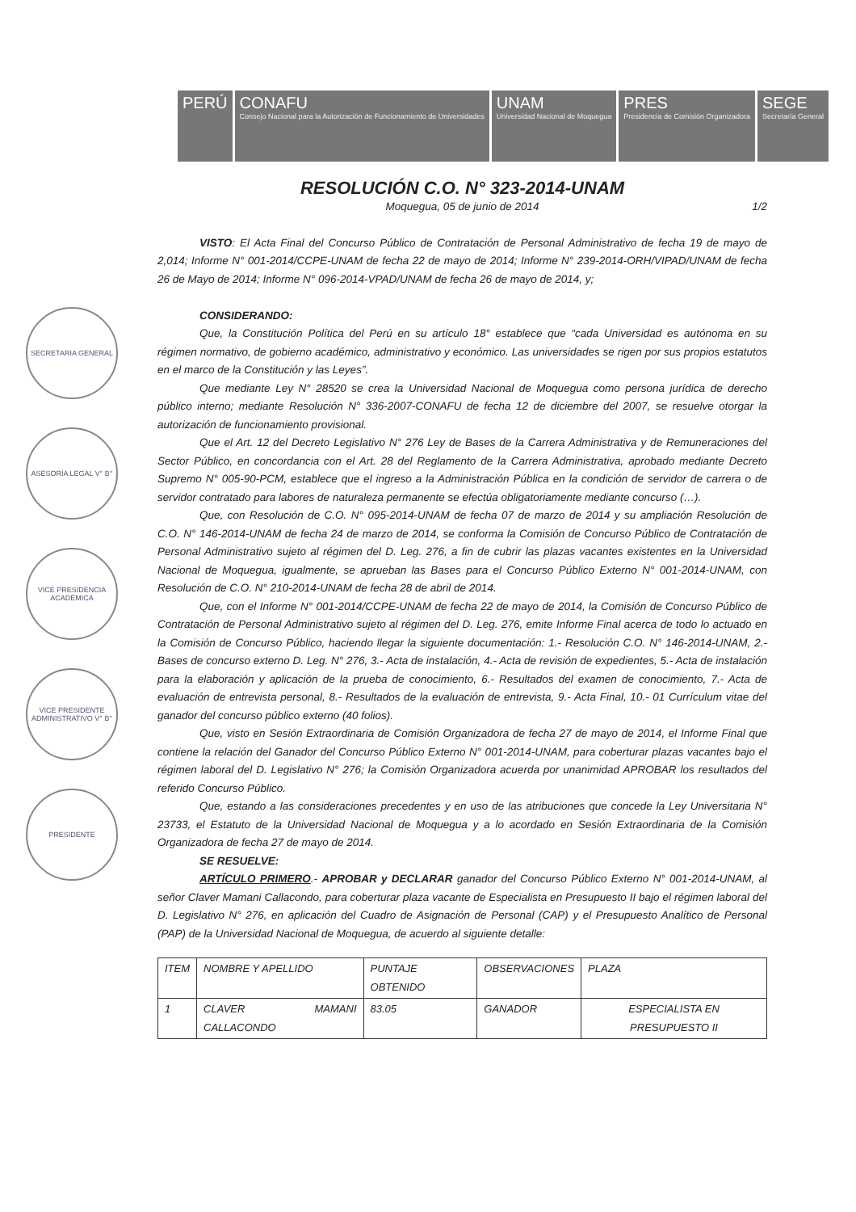PERÚ CONAFU
Consejo Nacional para la Autorización de Funcionamiento de Universidades
UNAM
Universidad Nacional de Moquegua
PRES
Presidencia de Comisión Organizadora
SEGE
Secretaría General
SECRETARIA GENERAL
ASESORÍA LEGAL V° B°
VICE PRESIDENCIA ACADÉMICA
VICE PRESIDENTE ADMINISTRATIVO V° B°
PRESIDENTE
RESOLUCIÓN C.O. N° 323-2014-UNAM
Moquegua, 05 de junio de 2014 1/2
VISTO: El Acta Final del Concurso Público de Contratación de Personal Administrativo de fecha 19 de mayo de 2,014; Informe N° 001-2014/CCPE-UNAM de fecha 22 de mayo de 2014; Informe N° 239-2014-ORH/VIPAD/UNAM de fecha 26 de Mayo de 2014; Informe N° 096-2014-VPAD/UNAM de fecha 26 de mayo de 2014, y;
CONSIDERANDO:
Que, la Constitución Política del Perú en su artículo 18° establece que “cada Universidad es autónoma en su régimen normativo, de gobierno académico, administrativo y económico. Las universidades se rigen por sus propios estatutos en el marco de la Constitución y las Leyes”.
Que mediante Ley N° 28520 se crea la Universidad Nacional de Moquegua como persona jurídica de derecho público interno; mediante Resolución N° 336-2007-CONAFU de fecha 12 de diciembre del 2007, se resuelve otorgar la autorización de funcionamiento provisional.
Que el Art. 12 del Decreto Legislativo N° 276 Ley de Bases de la Carrera Administrativa y de Remuneraciones del Sector Público, en concordancia con el Art. 28 del Reglamento de la Carrera Administrativa, aprobado mediante Decreto Supremo N° 005-90-PCM, establece que el ingreso a la Administración Pública en la condición de servidor de carrera o de servidor contratado para labores de naturaleza permanente se efectúa obligatoriamente mediante concurso (…).
Que, con Resolución de C.O. N° 095-2014-UNAM de fecha 07 de marzo de 2014 y su ampliación Resolución de C.O. N° 146-2014-UNAM de fecha 24 de marzo de 2014, se conforma la Comisión de Concurso Público de Contratación de Personal Administrativo sujeto al régimen del D. Leg. 276, a fin de cubrir las plazas vacantes existentes en la Universidad Nacional de Moquegua, igualmente, se aprueban las Bases para el Concurso Público Externo N° 001-2014-UNAM, con Resolución de C.O. N° 210-2014-UNAM de fecha 28 de abril de 2014.
Que, con el Informe N° 001-2014/CCPE-UNAM de fecha 22 de mayo de 2014, la Comisión de Concurso Público de Contratación de Personal Administrativo sujeto al régimen del D. Leg. 276, emite Informe Final acerca de todo lo actuado en la Comisión de Concurso Público, haciendo llegar la siguiente documentación: 1.- Resolución C.O. N° 146-2014-UNAM, 2.- Bases de concurso externo D. Leg. N° 276, 3.- Acta de instalación, 4.- Acta de revisión de expedientes, 5.- Acta de instalación para la elaboración y aplicación de la prueba de conocimiento, 6.- Resultados del examen de conocimiento, 7.- Acta de evaluación de entrevista personal, 8.- Resultados de la evaluación de entrevista, 9.- Acta Final, 10.- 01 Currículum vitae del ganador del concurso público externo (40 folios).
Que, visto en Sesión Extraordinaria de Comisión Organizadora de fecha 27 de mayo de 2014, el Informe Final que contiene la relación del Ganador del Concurso Público Externo N° 001-2014-UNAM, para coberturar plazas vacantes bajo el régimen laboral del D. Legislativo N° 276; la Comisión Organizadora acuerda por unanimidad APROBAR los resultados del referido Concurso Público.
Que, estando a las consideraciones precedentes y en uso de las atribuciones que concede la Ley Universitaria N° 23733, el Estatuto de la Universidad Nacional de Moquegua y a lo acordado en Sesión Extraordinaria de la Comisión Organizadora de fecha 27 de mayo de 2014.
SE RESUELVE:
ARTÍCULO PRIMERO.- APROBAR y DECLARAR ganador del Concurso Público Externo N° 001-2014-UNAM, al señor Claver Mamani Callacondo, para coberturar plaza vacante de Especialista en Presupuesto II bajo el régimen laboral del D. Legislativo N° 276, en aplicación del Cuadro de Asignación de Personal (CAP) y el Presupuesto Analítico de Personal (PAP) de la Universidad Nacional de Moquegua, de acuerdo al siguiente detalle:
| ITEM | NOMBRE Y APELLIDO | PUNTAJE OBTENIDO | OBSERVACIONES | PLAZA |
| 1 | CLAVER MAMANI CALLACONDO | 83.05 | GANADOR | ESPECIALISTA EN PRESUPUESTO II |